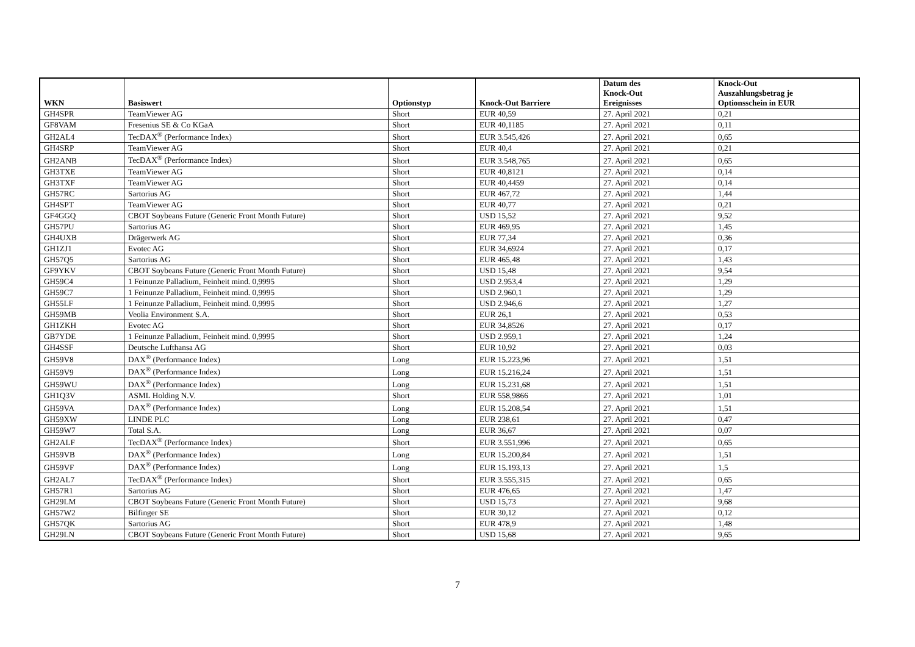| WKN | Basiswert | Optionstyp | Knock-Out Barriere | Datum des Knock-Out Ereignisses | Knock-Out Auszahlungsbetrag je Optionsschein in EUR |
| --- | --- | --- | --- | --- | --- |
| GH4SPR | TeamViewer AG | Short | EUR 40,59 | 27. April 2021 | 0,21 |
| GF8VAM | Fresenius SE & Co KGaA | Short | EUR 40,1185 | 27. April 2021 | 0,11 |
| GH2AL4 | TecDAX<sup>®</sup> (Performance Index) | Short | EUR 3.545,426 | 27. April 2021 | 0,65 |
| GH4SRP | TeamViewer AG | Short | EUR 40,4 | 27. April 2021 | 0,21 |
| GH2ANB | TecDAX<sup>®</sup> (Performance Index) | Short | EUR 3.548,765 | 27. April 2021 | 0,65 |
| GH3TXE | TeamViewer AG | Short | EUR 40,8121 | 27. April 2021 | 0,14 |
| GH3TXF | TeamViewer AG | Short | EUR 40,4459 | 27. April 2021 | 0,14 |
| GH57RC | Sartorius AG | Short | EUR 467,72 | 27. April 2021 | 1,44 |
| GH4SPT | TeamViewer AG | Short | EUR 40,77 | 27. April 2021 | 0,21 |
| GF4GGQ | CBOT Soybeans Future (Generic Front Month Future) | Short | USD 15,52 | 27. April 2021 | 9,52 |
| GH57PU | Sartorius AG | Short | EUR 469,95 | 27. April 2021 | 1,45 |
| GH4UXB | Drägerwerk AG | Short | EUR 77,34 | 27. April 2021 | 0,36 |
| GH1ZJ1 | Evotec AG | Short | EUR 34,6924 | 27. April 2021 | 0,17 |
| GH57Q5 | Sartorius AG | Short | EUR 465,48 | 27. April 2021 | 1,43 |
| GF9YKV | CBOT Soybeans Future (Generic Front Month Future) | Short | USD 15,48 | 27. April 2021 | 9,54 |
| GH59C4 | 1 Feinunze Palladium, Feinheit mind. 0,9995 | Short | USD 2.953,4 | 27. April 2021 | 1,29 |
| GH59C7 | 1 Feinunze Palladium, Feinheit mind. 0,9995 | Short | USD 2.960,1 | 27. April 2021 | 1,29 |
| GH55LF | 1 Feinunze Palladium, Feinheit mind. 0,9995 | Short | USD 2.946,6 | 27. April 2021 | 1,27 |
| GH59MB | Veolia Environment S.A. | Short | EUR 26,1 | 27. April 2021 | 0,53 |
| GH1ZKH | Evotec AG | Short | EUR 34,8526 | 27. April 2021 | 0,17 |
| GB7YDE | 1 Feinunze Palladium, Feinheit mind. 0,9995 | Short | USD 2.959,1 | 27. April 2021 | 1,24 |
| GH4SSF | Deutsche Lufthansa AG | Short | EUR 10,92 | 27. April 2021 | 0,03 |
| GH59V8 | DAX<sup>®</sup> (Performance Index) | Long | EUR 15.223,96 | 27. April 2021 | 1,51 |
| GH59V9 | DAX<sup>®</sup> (Performance Index) | Long | EUR 15.216,24 | 27. April 2021 | 1,51 |
| GH59WU | DAX<sup>®</sup> (Performance Index) | Long | EUR 15.231,68 | 27. April 2021 | 1,51 |
| GH1Q3V | ASML Holding N.V. | Short | EUR 558,9866 | 27. April 2021 | 1,01 |
| GH59VA | DAX<sup>®</sup> (Performance Index) | Long | EUR 15.208,54 | 27. April 2021 | 1,51 |
| GH59XW | LINDE PLC | Long | EUR 238,61 | 27. April 2021 | 0,47 |
| GH59W7 | Total S.A. | Long | EUR 36,67 | 27. April 2021 | 0,07 |
| GH2ALF | TecDAX<sup>®</sup> (Performance Index) | Short | EUR 3.551,996 | 27. April 2021 | 0,65 |
| GH59VB | DAX<sup>®</sup> (Performance Index) | Long | EUR 15.200,84 | 27. April 2021 | 1,51 |
| GH59VF | DAX<sup>®</sup> (Performance Index) | Long | EUR 15.193,13 | 27. April 2021 | 1,5 |
| GH2AL7 | TecDAX<sup>®</sup> (Performance Index) | Short | EUR 3.555,315 | 27. April 2021 | 0,65 |
| GH57R1 | Sartorius AG | Short | EUR 476,65 | 27. April 2021 | 1,47 |
| GH29LM | CBOT Soybeans Future (Generic Front Month Future) | Short | USD 15,73 | 27. April 2021 | 9,68 |
| GH57W2 | Bilfinger SE | Short | EUR 30,12 | 27. April 2021 | 0,12 |
| GH57QK | Sartorius AG | Short | EUR 478,9 | 27. April 2021 | 1,48 |
| GH29LN | CBOT Soybeans Future (Generic Front Month Future) | Short | USD 15,68 | 27. April 2021 | 9,65 |
7